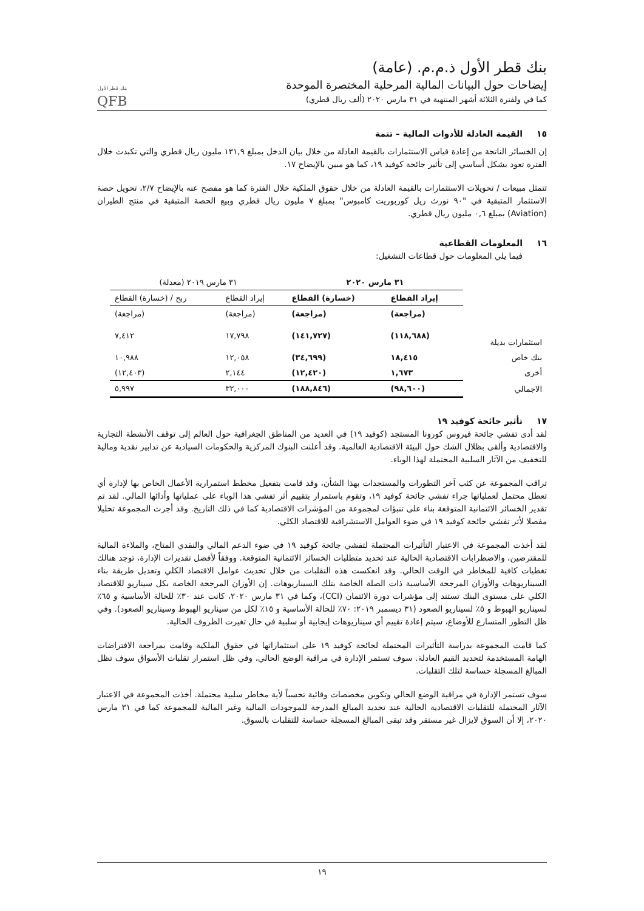بنك قطر الأول ذ.م.م. (عامة)
إيضاحات حول البيانات المالية المرحلية المختصرة الموحدة
كما في ولفترة الثلاثة أشهر المنتهية في ٣١ مارس ٢٠٢٠ (ألف ريال قطري)
بنك قطر الأول
QFB
١٥ القيمة العادلة للأدوات المالية – تتمة
إن الخسائر الناتجة من إعادة قياس الاستثمارات بالقيمة العادلة من خلال بيان الدخل بمبلغ ١٣١,٩ مليون ريال قطري والتي تكبدت خلال الفترة تعود بشكل أساسي إلى تأثير جائحة كوفيد ١٩، كما هو مبين بالإيضاح ١٧.
تتمثل مبيعات / تحويلات الاستثمارات بالقيمة العادلة من خلال حقوق الملكية خلال الفترة كما هو مفصح عنه بالإيضاح ٢/٧، تحويل حصة الاستثمار المتبقية في "٩٠ نورث ريل كوربوريت كامبوس" بمبلغ ٧ مليون ريال قطري وبيع الحصة المتبقية في منتج الطيران (Aviation) بمبلغ ٠,٦ مليون ريال قطري.
١٦ المعلومات القطاعية
فيما يلي المعلومات حول قطاعات التشغيل:
| | ٣١ مارس ٢٠٢٠ | | ٣١ مارس ٢٠١٩ (معدلة) | |
| --- | --- | --- | --- | --- |
| | إيراد القطاع | (خسارة) القطاع | إيراد القطاع | ربح / (خسارة) القطاع |
| | (مراجعة) | (مراجعة) | (مراجعة) | (مراجعة) |
| استثمارات بديلة | (١١٨,٦٨٨) | (١٤١,٧٢٧) | ١٧,٧٩٨ | ٧,٤١٢ |
| بنك خاص | ١٨,٤١٥ | (٣٤,٦٩٩) | ١٢,٠٥٨ | ١٠,٩٨٨ |
| أخرى | ١,٦٧٣ | (١٢,٤٢٠) | ٢,١٤٤ | (١٢,٤٠٣) |
| الاجمالي | (٩٨,٦٠٠) | (١٨٨,٨٤٦) | ٣٢,٠٠٠ | ٥,٩٩٧ |
١٧ تأثير جائحة كوفيد ١٩
لقد أدى تفشي جائحة فيروس كورونا المستجد (كوفيد ١٩) في العديد من المناطق الجغرافية حول العالم إلى توقف الأنشطة التجارية والاقتصادية وألقى بظلال الشك حول البيئة الاقتصادية العالمية. وقد أعلنت البنوك المركزية والحكومات السيادية عن تدابير نقدية ومالية للتخفيف من الآثار السلبية المحتملة لهذا الوباء.
تراقب المجموعة عن كثب آخر التطورات والمستجدات بهذا الشأن، وقد قامت بتفعيل مخطط استمرارية الأعمال الخاص بها لإدارة أي تعطل محتمل لعملياتها جراء تفشي جائحة كوفيد ١٩، وتقوم باستمرار بتقييم أثر تفشي هذا الوباء على عملياتها وأدائها المالي. لقد تم تقدير الخسائر الائتمانية المتوقعة بناء على تنبؤات لمجموعة من المؤشرات الاقتصادية كما في ذلك التاريخ. وقد أجرت المجموعة تحليلا مفصلا لأثر تفشي جائحة كوفيد ١٩ في ضوء العوامل الاستشرافية للاقتصاد الكلي.
لقد أخذت المجموعة في الاعتبار التأثيرات المحتملة لتفشي جائحة كوفيد ١٩ في ضوء الدعم المالي والنقدي المتاح، والملاءة المالية للمقترضين، والاضطرابات الاقتصادية الحالية عند تحديد متطلبات الخسائر الائتمانية المتوقعة. ووفقاً لأفضل تقديرات الإدارة، توجد هنالك تغطيات كافية للمخاطر في الوقت الحالي. وقد انعكست هذه التقلبات من خلال تحديث عوامل الاقتصاد الكلي وتعديل طريقة بناء السيناريوهات والأوزان المرجحة الأساسية ذات الصلة الخاصة بتلك السيناريوهات. إن الأوزان المرجحة الخاصة بكل سيناريو للاقتصاد الكلي على مستوى البنك تستند إلى مؤشرات دورة الائتمان (CCI)، وكما في ٣١ مارس ٢٠٢٠، كانت عند ٣٠٪ للحالة الأساسية و ٦٥٪ لسيناريو الهبوط و ٥٪ لسيناريو الصعود (٣١ ديسمبر ٢٠١٩: ٧٠٪ للحالة الأساسية و ١٥٪ لكل من سيناريو الهبوط وسيناريو الصعود). وفي ظل التطور المتسارع للأوضاع، سيتم إعادة تقييم أي سيناريوهات إيجابية أو سلبية في حال تغيرت الظروف الحالية.
كما قامت المجموعة بدراسة التأثيرات المحتملة لجائحة كوفيد ١٩ على استثماراتها في حقوق الملكية وقامت بمراجعة الافتراضات الهامة المستخدمة لتحديد القيم العادلة. سوف تستمر الإدارة في مراقبة الوضع الحالي، وفي ظل استمرار تقلبات الأسواق سوف تظل المبالغ المسجلة حساسة لتلك التقلبات.
سوف تستمر الإدارة في مراقبة الوضع الحالي وتكوين مخصصات وقائية تحسباً لأية مخاطر سلبية محتملة. أخذت المجموعة في الاعتبار الآثار المحتملة للتقلبات الاقتصادية الحالية عند تحديد المبالغ المدرجة للموجودات المالية وغير المالية للمجموعة كما في ٣١ مارس ٢٠٢٠، إلا أن السوق لايزال غير مستقر وقد تبقى المبالغ المسجلة حساسة للتقلبات بالسوق.
١٩